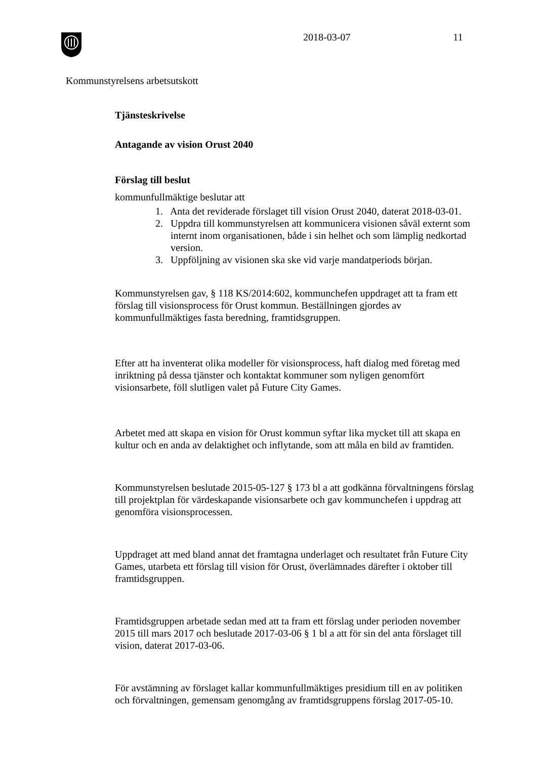2018-03-07 11
Kommunstyrelsens arbetsutskott
Tjänsteskrivelse
Antagande av vision Orust 2040
Förslag till beslut
kommunfullmäktige beslutar att
1. Anta det reviderade förslaget till vision Orust 2040, daterat 2018-03-01.
2. Uppdra till kommunstyrelsen att kommunicera visionen såväl externt som internt inom organisationen, både i sin helhet och som lämplig nedkortad version.
3. Uppföljning av visionen ska ske vid varje mandatperiods början.
Kommunstyrelsen gav, § 118 KS/2014:602, kommunchefen uppdraget att ta fram ett förslag till visionsprocess för Orust kommun. Beställningen gjordes av kommunfullmäktiges fasta beredning, framtidsgruppen.
Efter att ha inventerat olika modeller för visionsprocess, haft dialog med företag med inriktning på dessa tjänster och kontaktat kommuner som nyligen genomfört visionsarbete, föll slutligen valet på Future City Games.
Arbetet med att skapa en vision för Orust kommun syftar lika mycket till att skapa en kultur och en anda av delaktighet och inflytande, som att måla en bild av framtiden.
Kommunstyrelsen beslutade 2015-05-127 § 173 bl a att godkänna förvaltningens förslag till projektplan för värdeskapande visionsarbete och gav kommunchefen i uppdrag att genomföra visionsprocessen.
Uppdraget att med bland annat det framtagna underlaget och resultatet från Future City Games, utarbeta ett förslag till vision för Orust, överlämnades därefter i oktober till framtidsgruppen.
Framtidsgruppen arbetade sedan med att ta fram ett förslag under perioden november 2015 till mars 2017 och beslutade 2017-03-06 § 1 bl a att för sin del anta förslaget till vision, daterat 2017-03-06.
För avstämning av förslaget kallar kommunfullmäktiges presidium till en av politiken och förvaltningen, gemensam genomgång av framtidsgruppens förslag 2017-05-10.